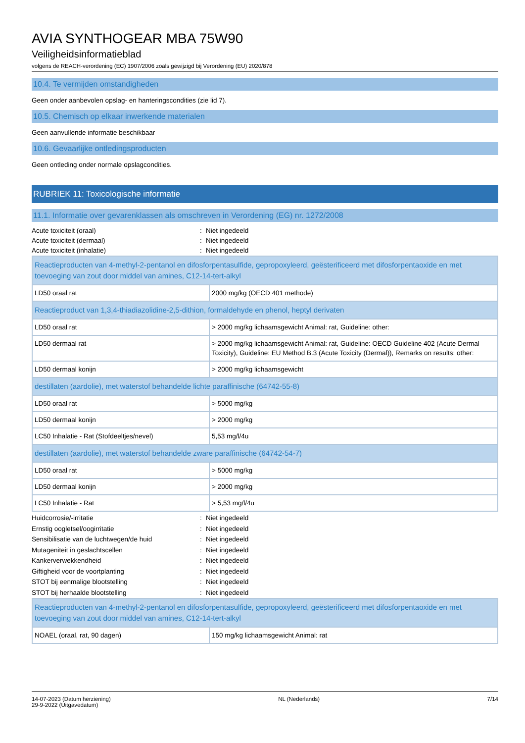AVIA SYNTHOGEAR MBA 75W90
Veiligheidsinformatieblad
volgens de REACH-verordening (EC) 1907/2006 zoals gewijzigd bij Verordening (EU) 2020/878
10.4. Te vermijden omstandigheden
Geen onder aanbevolen opslag- en hanteringscondities (zie lid 7).
10.5. Chemisch op elkaar inwerkende materialen
Geen aanvullende informatie beschikbaar
10.6. Gevaarlijke ontledingsproducten
Geen ontleding onder normale opslagcondities.
RUBRIEK 11: Toxicologische informatie
11.1. Informatie over gevarenklassen als omschreven in Verordening (EG) nr. 1272/2008
Acute toxiciteit (oraal): Niet ingedeeld Acute toxiciteit (dermaal): Niet ingedeeld Acute toxiciteit (inhalatie): Niet ingedeeld
| Reactieproducten van 4-methyl-2-pentanol en difosforpentasulfide, gepropoxyleerd, geësterificeerd met difosforpentaoxide en met toevoeging van zout door middel van amines, C12-14-tert-alkyl | |
| LD50 oraal rat | 2000 mg/kg (OECD 401 methode) |
| Reactieproduct van 1,3,4-thiadiazolidine-2,5-dithion, formaldehyde en phenol, heptyl derivaten | |
| LD50 oraal rat | > 2000 mg/kg lichaamsgewicht Animal: rat, Guideline: other: |
| LD50 dermaal rat | > 2000 mg/kg lichaamsgewicht Animal: rat, Guideline: OECD Guideline 402 (Acute Dermal Toxicity), Guideline: EU Method B.3 (Acute Toxicity (Dermal)), Remarks on results: other: |
| LD50 dermaal konijn | > 2000 mg/kg lichaamsgewicht |
| destillaten (aardolie), met waterstof behandelde lichte paraffinische (64742-55-8) | |
| LD50 oraal rat | > 5000 mg/kg |
| LD50 dermaal konijn | > 2000 mg/kg |
| LC50 Inhalatie - Rat (Stofdeeltjes/nevel) | 5,53 mg/l/4u |
| destillaten (aardolie), met waterstof behandelde zware paraffinische (64742-54-7) | |
| LD50 oraal rat | > 5000 mg/kg |
| LD50 dermaal konijn | > 2000 mg/kg |
| LC50 Inhalatie - Rat | > 5,53 mg/l/4u |
Huidcorrosie/-irritatie: Niet ingedeeld Ernstig oogletsel/oogirritatie: Niet ingedeeld Sensibilisatie van de luchtwegen/de huid: Niet ingedeeld Mutageniteit in geslachtscellen: Niet ingedeeld Kankerverwekkendheid: Niet ingedeeld Giftigheid voor de voortplanting: Niet ingedeeld STOT bij eenmalige blootstelling: Niet ingedeeld STOT bij herhaalde blootstelling: Niet ingedeeld
| Reactieproducten van 4-methyl-2-pentanol en difosforpentasulfide, gepropoxyleerd, geësterificeerd met difosforpentaoxide en met toevoeging van zout door middel van amines, C12-14-tert-alkyl | |
| NOAEL (oraal, rat, 90 dagen) | 150 mg/kg lichaamsgewicht Animal: rat |
14-07-2023 (Datum herziening)
29-9-2022 (Uitgavedatum) NL (Nederlands) 7/14